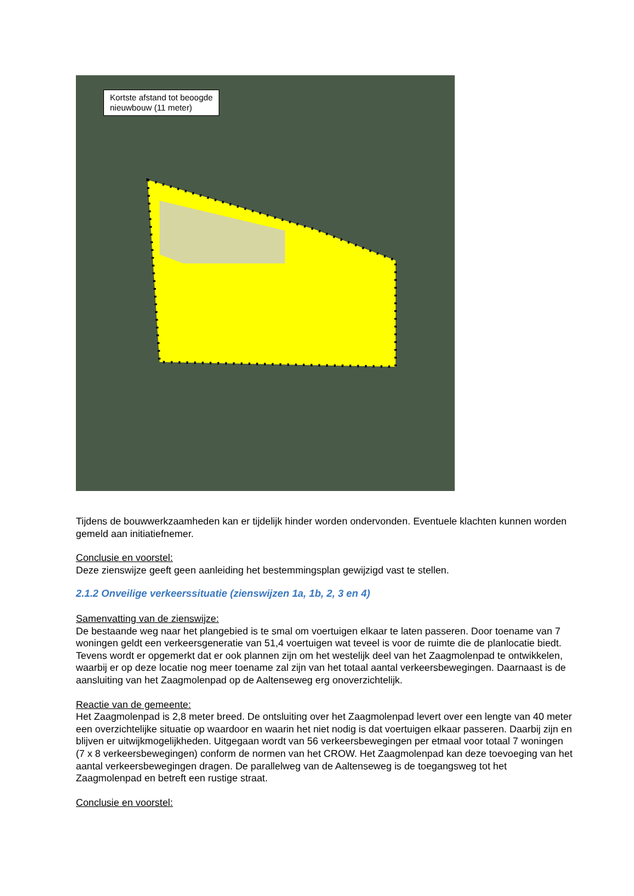Kortste afstand tot beoogde
nieuwbouw (11 meter)
Tijdens de bouwwerkzaamheden kan er tijdelijk hinder worden ondervonden. Eventuele klachten kunnen worden gemeld aan initiatiefnemer.
Conclusie en voorstel:
Deze zienswijze geeft geen aanleiding het bestemmingsplan gewijzigd vast te stellen.
2.1.2 Onveilige verkeerssituatie (zienswijzen 1a, 1b, 2, 3 en 4)
Samenvatting van de zienswijze:
De bestaande weg naar het plangebied is te smal om voertuigen elkaar te laten passeren. Door toename van 7 woningen geldt een verkeersgeneratie van 51,4 voertuigen wat teveel is voor de ruimte die de planlocatie biedt. Tevens wordt er opgemerkt dat er ook plannen zijn om het westelijk deel van het Zaagmolenpad te ontwikkelen, waarbij er op deze locatie nog meer toename zal zijn van het totaal aantal verkeersbewegingen. Daarnaast is de aansluiting van het Zaagmolenpad op de Aaltenseweg erg onoverzichtelijk.
Reactie van de gemeente:
Het Zaagmolenpad is 2,8 meter breed. De ontsluiting over het Zaagmolenpad levert over een lengte van 40 meter een overzichtelijke situatie op waardoor en waarin het niet nodig is dat voertuigen elkaar passeren. Daarbij zijn en blijven er uitwijkmogelijkheden. Uitgegaan wordt van 56 verkeersbewegingen per etmaal voor totaal 7 woningen (7 x 8 verkeersbewegingen) conform de normen van het CROW. Het Zaagmolenpad kan deze toevoeging van het aantal verkeersbewegingen dragen. De parallelweg van de Aaltenseweg is de toegangsweg tot het Zaagmolenpad en betreft een rustige straat.
Conclusie en voorstel: